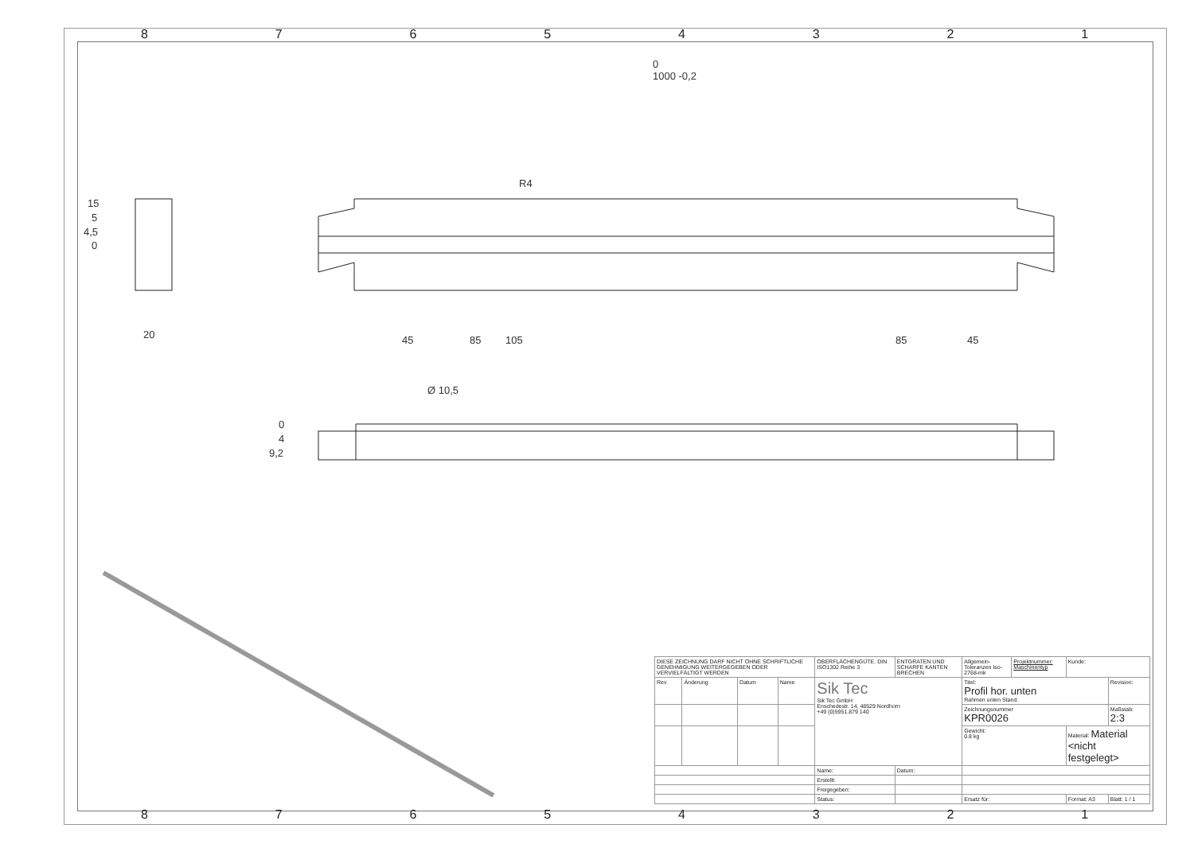8 7 6 5 4 3 2 1
0
1000 -0,2
15
5
4,5
0
20
Ø 10,5
0
4
9,2
R4
45
85
105
85
45
| DIESE ZEICHNUNG DARF NICHT OHNE SCHRIFTLICHE GENEHMIGUNG WEITERGEGEBEN ODER VERVIELFÄLTIGT WERDEN | | | | OBERFLÄCHENGÜTE. DIN ISO1302 Reihe 3 | ENTGRATEN UND SCHARFE KANTEN BRECHEN | Allgemein-Toleranzen Iso-2768-mk | Projektnummer: Maschinentyp | Kunde: | |
| Rev | Änderung | Datum | Name | Sik Tec Sik Tec GmbH Enschedestr. 14, 48529 Nordhorn +49 (0)5951.879 140 | | Titel: Profil hor. unten Rahmen unten Stand. | | | Revision: |
| | | | | | | Zeichnungsnummer KPR0026 | | | Maßstab: 2:3 |
| | | | | | | Gewicht: 0.8 kg | | Material: Material <nicht festgelegt> | |
| | | | | Name: | Datum: | | | | |
| | | | | Erstellt: | | | | | |
| | | | | Freigegeben: | | | | | |
| | | | | Status: | | Ersatz für: | | Format: A3 | Blatt: 1 / 1 |
8 7 6 5 4 3 2 1